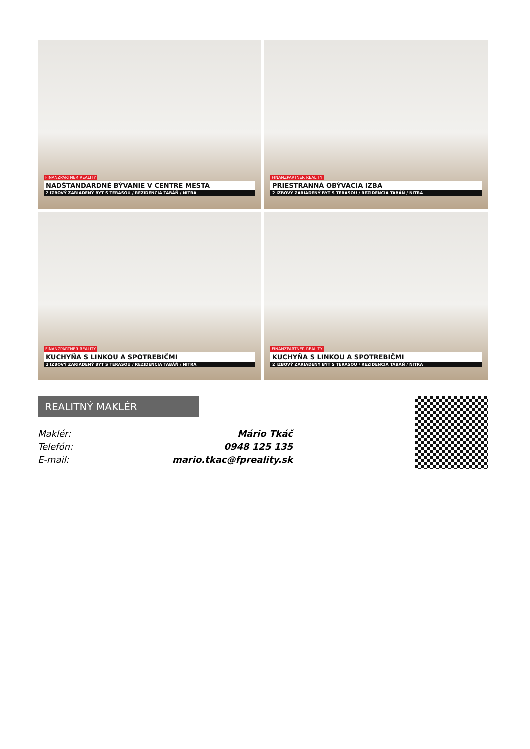FINANZPARTNER REALITY
NADŠTANDARDNÉ BÝVANIE V CENTRE MESTA
2 IZBOVÝ ZARIADENÝ BYT S TERASOU / REZIDENCIA TABÁŇ / NITRA
FINANZPARTNER REALITY
PRIESTRANNÁ OBÝVACIA IZBA
2 IZBOVÝ ZARIADENÝ BYT S TERASOU / REZIDENCIA TABÁŇ / NITRA
FINANZPARTNER REALITY
KUCHYŇA S LINKOU A SPOTREBIČMI
2 IZBOVÝ ZARIADENÝ BYT S TERASOU / REZIDENCIA TABÁŇ / NITRA
FINANZPARTNER REALITY
KUCHYŇA S LINKOU A SPOTREBIČMI
2 IZBOVÝ ZARIADENÝ BYT S TERASOU / REZIDENCIA TABÁŇ / NITRA
REALITNÝ MAKLÉR
Maklér: Mário Tkáč
Telefón: 0948 125 135
E-mail: mario.tkac@fpreality.sk